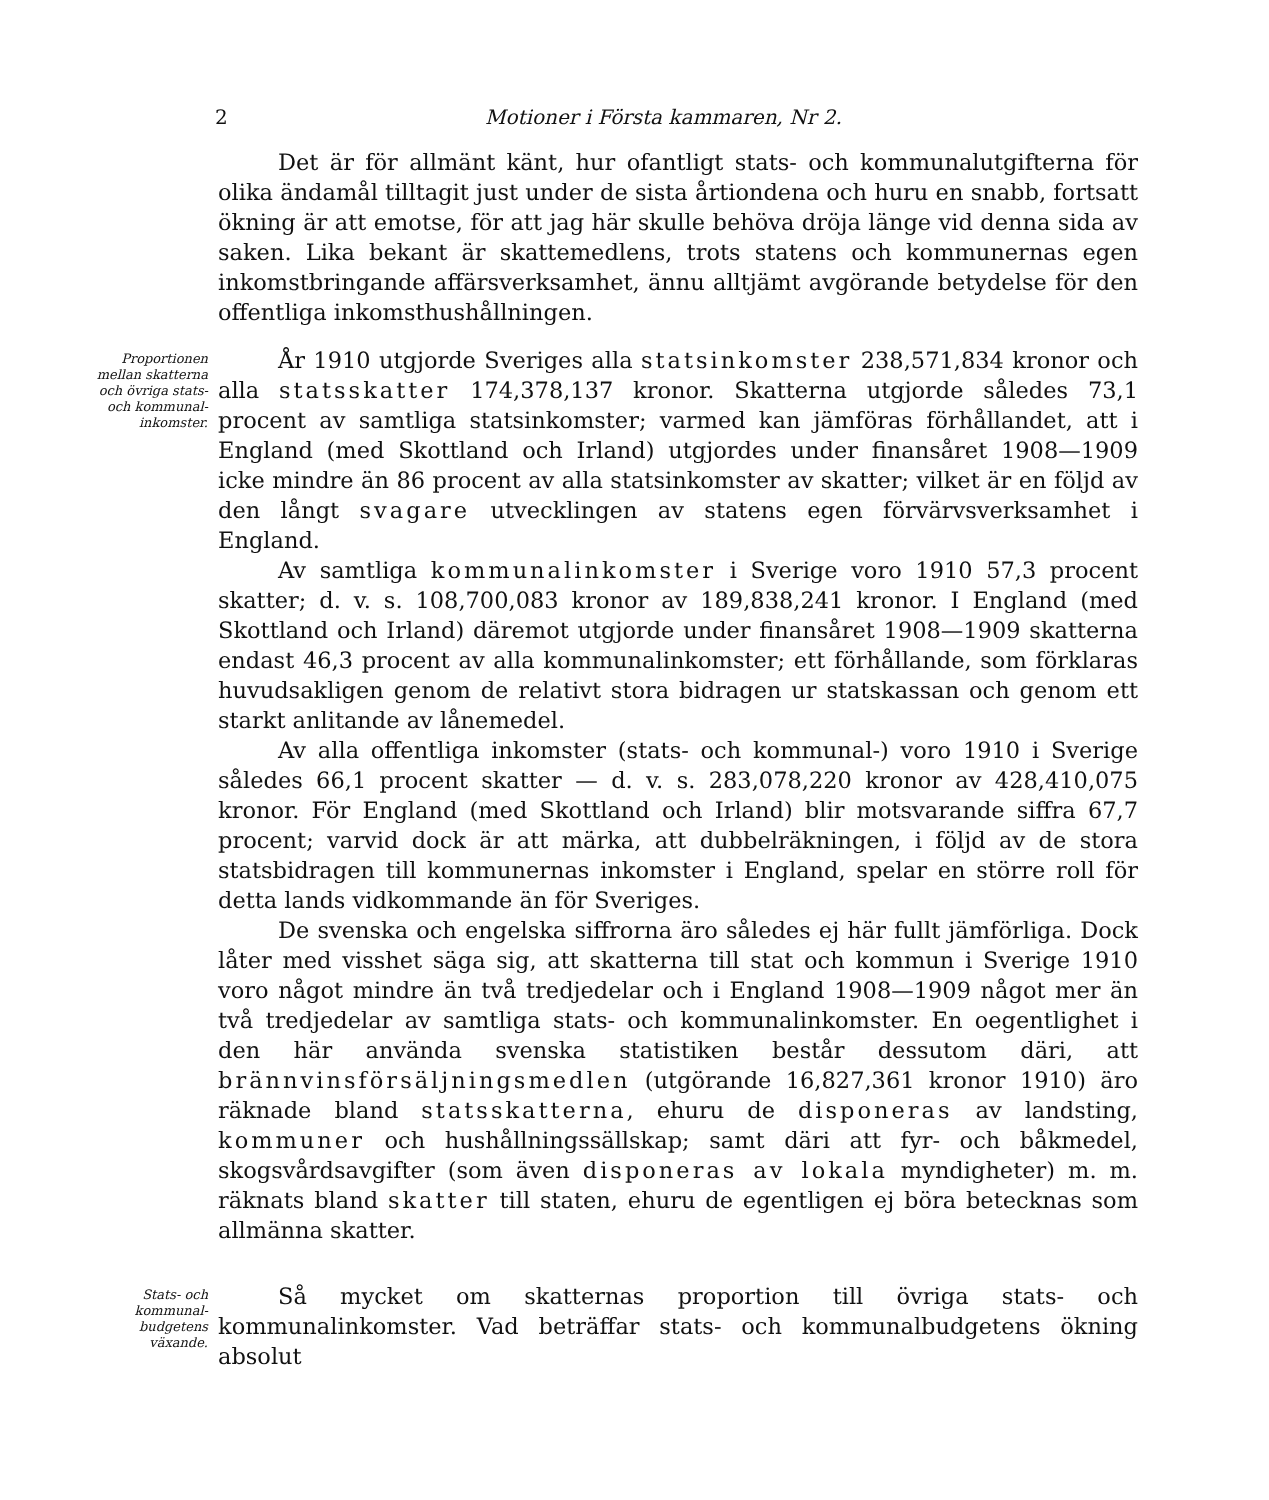2 Motioner i Första kammaren, Nr 2.
Det är för allmänt känt, hur ofantligt stats- och kommunalutgifterna för olika ändamål tilltagit just under de sista årtiondena och huru en snabb, fortsatt ökning är att emotse, för att jag här skulle behöva dröja länge vid denna sida av saken. Lika bekant är skattemedlens, trots statens och kommunernas egen inkomstbringande affärsverksamhet, ännu alltjämt avgörande betydelse för den offentliga inkomsthushållningen.
Proportionen mellan skatterna och övriga stats- och kommunal-inkomster.
År 1910 utgjorde Sveriges alla statsinkomster 238,571,834 kronor och alla statsskatter 174,378,137 kronor. Skatterna utgjorde således 73,1 procent av samtliga statsinkomster; varmed kan jämföras förhållandet, att i England (med Skottland och Irland) utgjordes under finansåret 1908—1909 icke mindre än 86 procent av alla statsinkomster av skatter; vilket är en följd av den långt svagare utvecklingen av statens egen förvärvsverksamhet i England.
Av samtliga kommunalinkomster i Sverige voro 1910 57,3 procent skatter; d. v. s. 108,700,083 kronor av 189,838,241 kronor. I England (med Skottland och Irland) däremot utgjorde under finansåret 1908—1909 skatterna endast 46,3 procent av alla kommunalinkomster; ett förhållande, som förklaras huvudsakligen genom de relativt stora bidragen ur statskassan och genom ett starkt anlitande av lånemedel.
Av alla offentliga inkomster (stats- och kommunal-) voro 1910 i Sverige således 66,1 procent skatter — d. v. s. 283,078,220 kronor av 428,410,075 kronor. För England (med Skottland och Irland) blir motsvarande siffra 67,7 procent; varvid dock är att märka, att dubbelräkningen, i följd av de stora statsbidragen till kommunernas inkomster i England, spelar en större roll för detta lands vidkommande än för Sveriges.
De svenska och engelska siffrorna äro således ej här fullt jämförliga. Dock låter med visshet säga sig, att skatterna till stat och kommun i Sverige 1910 voro något mindre än två tredjedelar och i England 1908—1909 något mer än två tredjedelar av samtliga stats- och kommunalinkomster. En oegentlighet i den här använda svenska statistiken består dessutom däri, att brännvinsförsäljningsmedlen (utgörande 16,827,361 kronor 1910) äro räknade bland statsskatterna, ehuru de disponeras av landsting, kommuner och hushållningssällskap; samt däri att fyr- och båkmedel, skogsvårdsavgifter (som även disponeras av lokala myndigheter) m. m. räknats bland skatter till staten, ehuru de egentligen ej böra betecknas som allmänna skatter.
Stats- och kommunal-budgetens växande.
Så mycket om skatternas proportion till övriga stats- och kommunalinkomster. Vad beträffar stats- och kommunalbudgetens ökning absolut